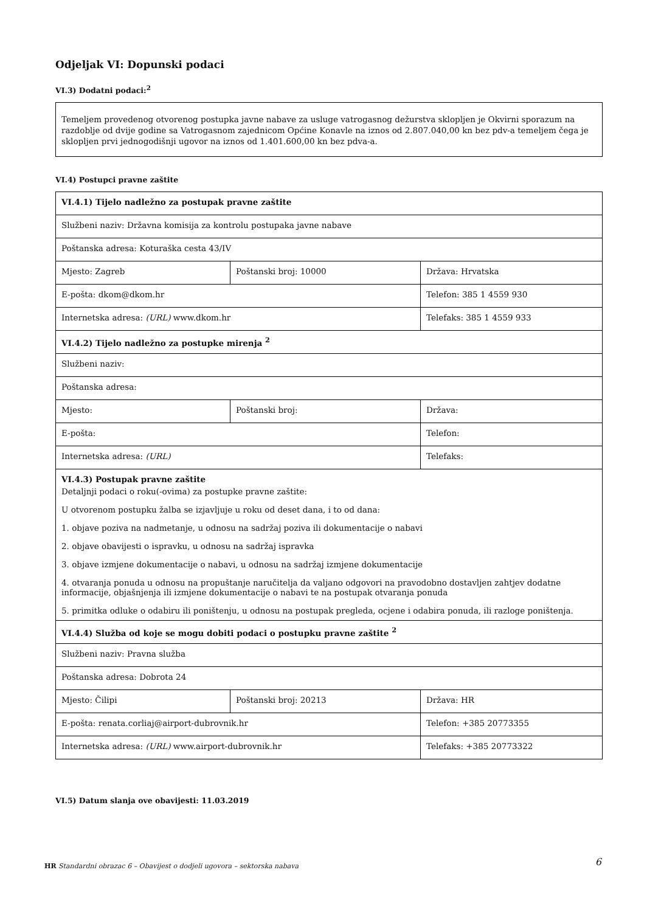Odjeljak VI: Dopunski podaci
VI.3) Dodatni podaci:<sup>2</sup>
Temeljem provedenog otvorenog postupka javne nabave za usluge vatrogasnog dežurstva sklopljen je Okvirni sporazum na razdoblje od dvije godine sa Vatrogasnom zajednicom Općine Konavle na iznos od 2.807.040,00 kn bez pdv-a temeljem čega je sklopljen prvi jednogodišnji ugovor na iznos od 1.401.600,00 kn bez pdva-a.
VI.4) Postupci pravne zaštite
| VI.4.1) Tijelo nadležno za postupak pravne zaštite | | |
| Službeni naziv: Državna komisija za kontrolu postupaka javne nabave | | |
| Poštanska adresa: Koturaška cesta 43/IV | | |
| Mjesto: Zagreb | Poštanski broj: 10000 | Država: Hrvatska |
| E-pošta: dkom@dkom.hr | | Telefon: 385 1 4559 930 |
| Internetska adresa: (URL) www.dkom.hr | | Telefaks: 385 1 4559 933 |
| VI.4.2) Tijelo nadležno za postupke mirenja <sup>2</sup> | | |
| Službeni naziv: | | |
| Poštanska adresa: | | |
| Mjesto: | Poštanski broj: | Država: |
| E-pošta: | | Telefon: |
| Internetska adresa: (URL) | | Telefaks: |
| VI.4.3) Postupak pravne zaštite Detaljnji podaci o roku(-ovima) za postupke pravne zaštite: U otvorenom postupku žalba se izjavljuje u roku od deset dana, i to od dana: 1. objave poziva na nadmetanje, u odnosu na sadržaj poziva ili dokumentacije o nabavi 2. objave obavijesti o ispravku, u odnosu na sadržaj ispravka 3. objave izmjene dokumentacije o nabavi, u odnosu na sadržaj izmjene dokumentacije 4. otvaranja ponuda u odnosu na propuštanje naručitelja da valjano odgovori na pravodobno dostavljen zahtjev dodatne informacije, objašnjenja ili izmjene dokumentacije o nabavi te na postupak otvaranja ponuda 5. primitka odluke o odabiru ili poništenju, u odnosu na postupak pregleda, ocjene i odabira ponuda, ili razloge poništenja. | | |
| VI.4.4) Služba od koje se mogu dobiti podaci o postupku pravne zaštite <sup>2</sup> | | |
| Službeni naziv: Pravna služba | | |
| Poštanska adresa: Dobrota 24 | | |
| Mjesto: Čilipi | Poštanski broj: 20213 | Država: HR |
| E-pošta: renata.corliaj@airport-dubrovnik.hr | | Telefon: +385 20773355 |
| Internetska adresa: (URL) www.airport-dubrovnik.hr | | Telefaks: +385 20773322 |
VI.5) Datum slanja ove obavijesti: 11.03.2019
HR Standardni obrazac 6 – Obavijest o dodjeli ugovora – sektorska nabava
6